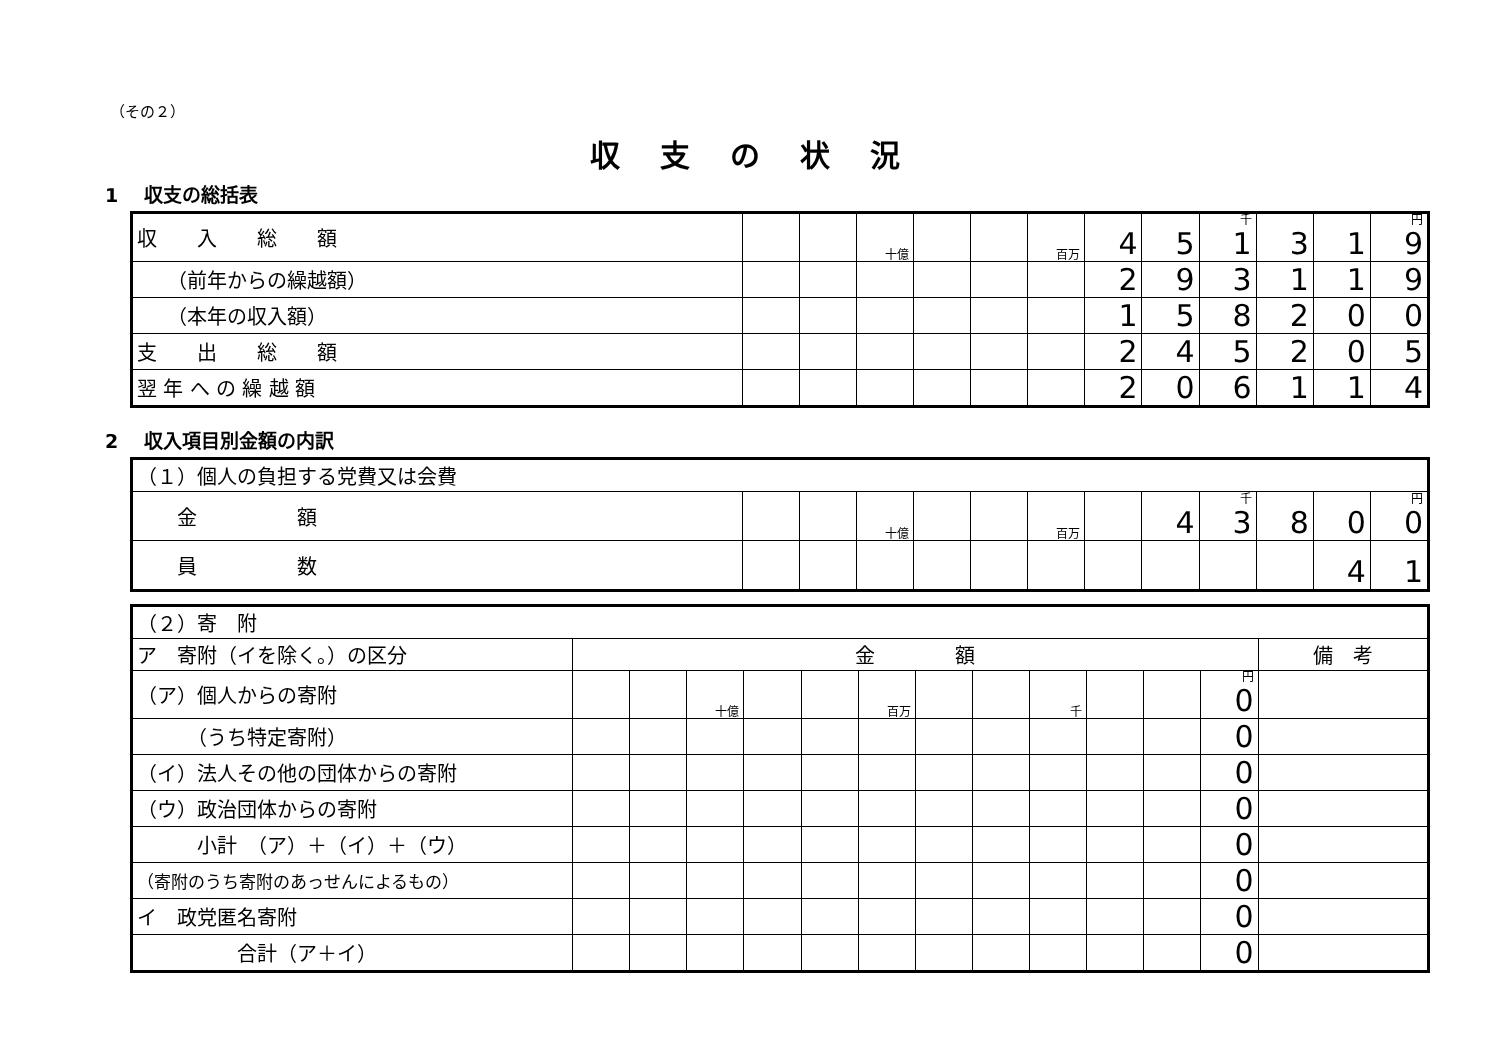（その２）
収支の状況
1　 収支の総括表
| 収 入 総 額 | | | 十億 | | | 百万 | 4 | 5 | 千 1 | 3 | 1 | 円 9 |
| （前年からの繰越額） | | | | | | | 2 | 9 | 3 | 1 | 1 | 9 |
| （本年の収入額） | | | | | | | 1 | 5 | 8 | 2 | 0 | 0 |
| 支 出 総 額 | | | | | | | 2 | 4 | 5 | 2 | 0 | 5 |
| 翌 年 へ の 繰 越 額 | | | | | | | 2 | 0 | 6 | 1 | 1 | 4 |
2　 収入項目別金額の内訳
| （１）個人の負担する党費又は会費 | | | | | | | | | | | | |
| 金 額 | | | 十億 | | | 百万 | | 4 | 千 3 | 8 | 0 | 円 0 |
| 員 数 | | | | | | | | | | | 4 | 1 |
| （２）寄 附 | | | | | | | | | | | | | |
| ア 寄附（イを除く。）の区分 | 金 額 | | | | | | | | | | | | 備 考 |
| （ア）個人からの寄附 | | | 十億 | | | 百万 | | | 千 | | | 円 0 | |
| （うち特定寄附） | | | | | | | | | | | | 0 | |
| （イ）法人その他の団体からの寄附 | | | | | | | | | | | | 0 | |
| （ウ）政治団体からの寄附 | | | | | | | | | | | | 0 | |
| 小計 （ア）＋（イ）＋（ウ） | | | | | | | | | | | | 0 | |
| （寄附のうち寄附のあっせんによるもの） | | | | | | | | | | | | 0 | |
| イ 政党匿名寄附 | | | | | | | | | | | | 0 | |
| 合計（ア＋イ） | | | | | | | | | | | | 0 | |